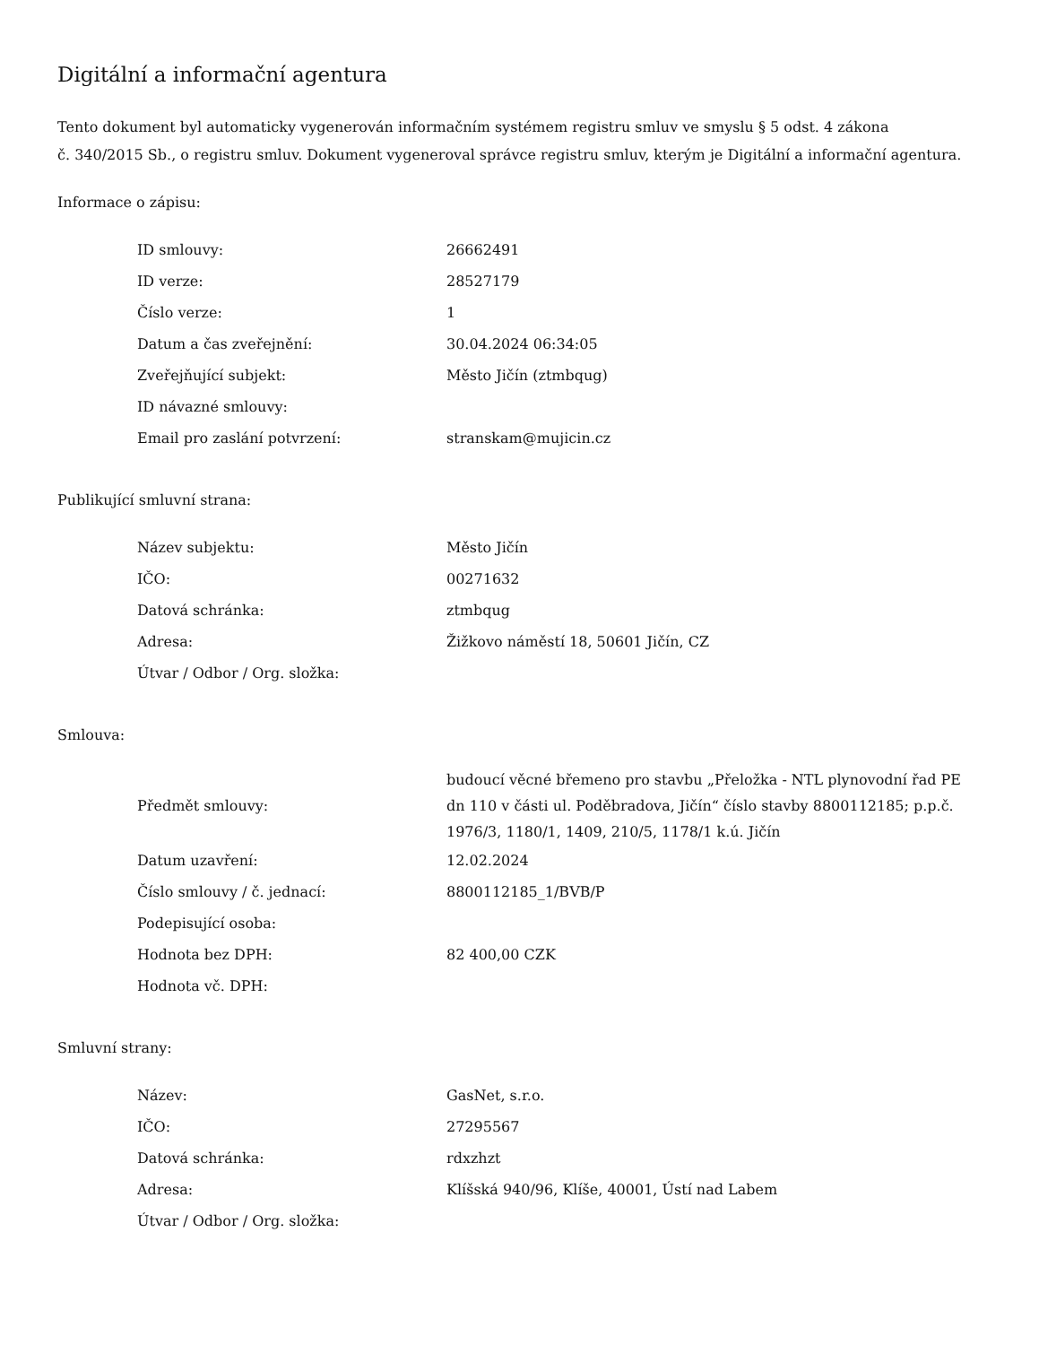Digitální a informační agentura
Tento dokument byl automaticky vygenerován informačním systémem registru smluv ve smyslu § 5 odst. 4 zákona
č. 340/2015 Sb., o registru smluv. Dokument vygeneroval správce registru smluv, kterým je Digitální a informační agentura.
Informace o zápisu:
| ID smlouvy: | 26662491 |
| ID verze: | 28527179 |
| Číslo verze: | 1 |
| Datum a čas zveřejnění: | 30.04.2024 06:34:05 |
| Zveřejňující subjekt: | Město Jičín (ztmbqug) |
| ID návazné smlouvy: | |
| Email pro zaslání potvrzení: | stranskam@mujicin.cz |
Publikující smluvní strana:
| Název subjektu: | Město Jičín |
| IČO: | 00271632 |
| Datová schránka: | ztmbqug |
| Adresa: | Žižkovo náměstí 18, 50601 Jičín, CZ |
| Útvar / Odbor / Org. složka: | |
Smlouva:
| Předmět smlouvy: | budoucí věcné břemeno pro stavbu „Přeložka - NTL plynovodní řad PE dn 110 v části ul. Poděbradova, Jičín“ číslo stavby 8800112185; p.p.č. 1976/3, 1180/1, 1409, 210/5, 1178/1 k.ú. Jičín |
| Datum uzavření: | 12.02.2024 |
| Číslo smlouvy / č. jednací: | 8800112185_1/BVB/P |
| Podepisující osoba: | |
| Hodnota bez DPH: | 82 400,00 CZK |
| Hodnota vč. DPH: | |
Smluvní strany:
| Název: | GasNet, s.r.o. |
| IČO: | 27295567 |
| Datová schránka: | rdxzhzt |
| Adresa: | Klíšská 940/96, Klíše, 40001, Ústí nad Labem |
| Útvar / Odbor / Org. složka: | |